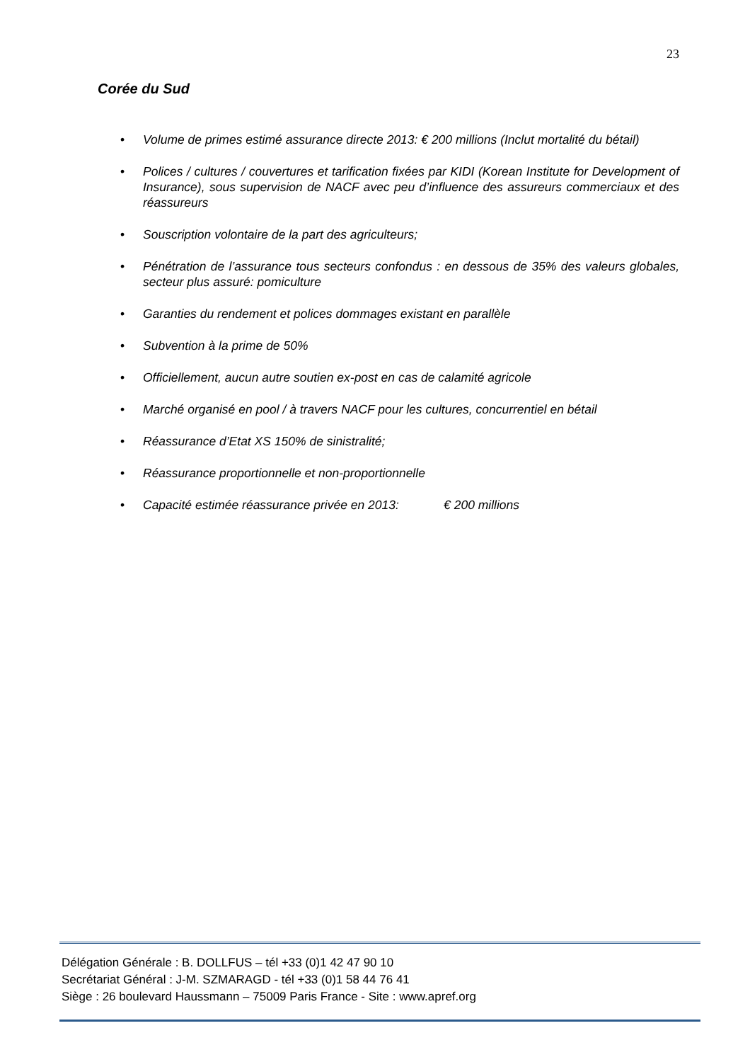23
Corée du Sud
• Volume de primes estimé assurance directe 2013: € 200 millions (Inclut mortalité du bétail)
• Polices / cultures / couvertures et tarification fixées par KIDI (Korean Institute for Development of Insurance), sous supervision de NACF avec peu d’influence des assureurs commerciaux et des réassureurs
• Souscription volontaire de la part des agriculteurs;
• Pénétration de l’assurance tous secteurs confondus : en dessous de 35% des valeurs globales, secteur plus assuré: pomiculture
• Garanties du rendement et polices dommages existant en parallèle
• Subvention à la prime de 50%
• Officiellement, aucun autre soutien ex-post en cas de calamité agricole
• Marché organisé en pool / à travers NACF pour les cultures, concurrentiel en bétail
• Réassurance d’Etat XS 150% de sinistralité;
• Réassurance proportionnelle et non-proportionnelle
• Capacité estimée réassurance privée en 2013: € 200 millions
Délégation Générale : B. DOLLFUS – tél +33 (0)1 42 47 90 10
Secrétariat Général : J-M. SZMARAGD - tél +33 (0)1 58 44 76 41
Siège : 26 boulevard Haussmann – 75009 Paris France - Site : www.apref.org